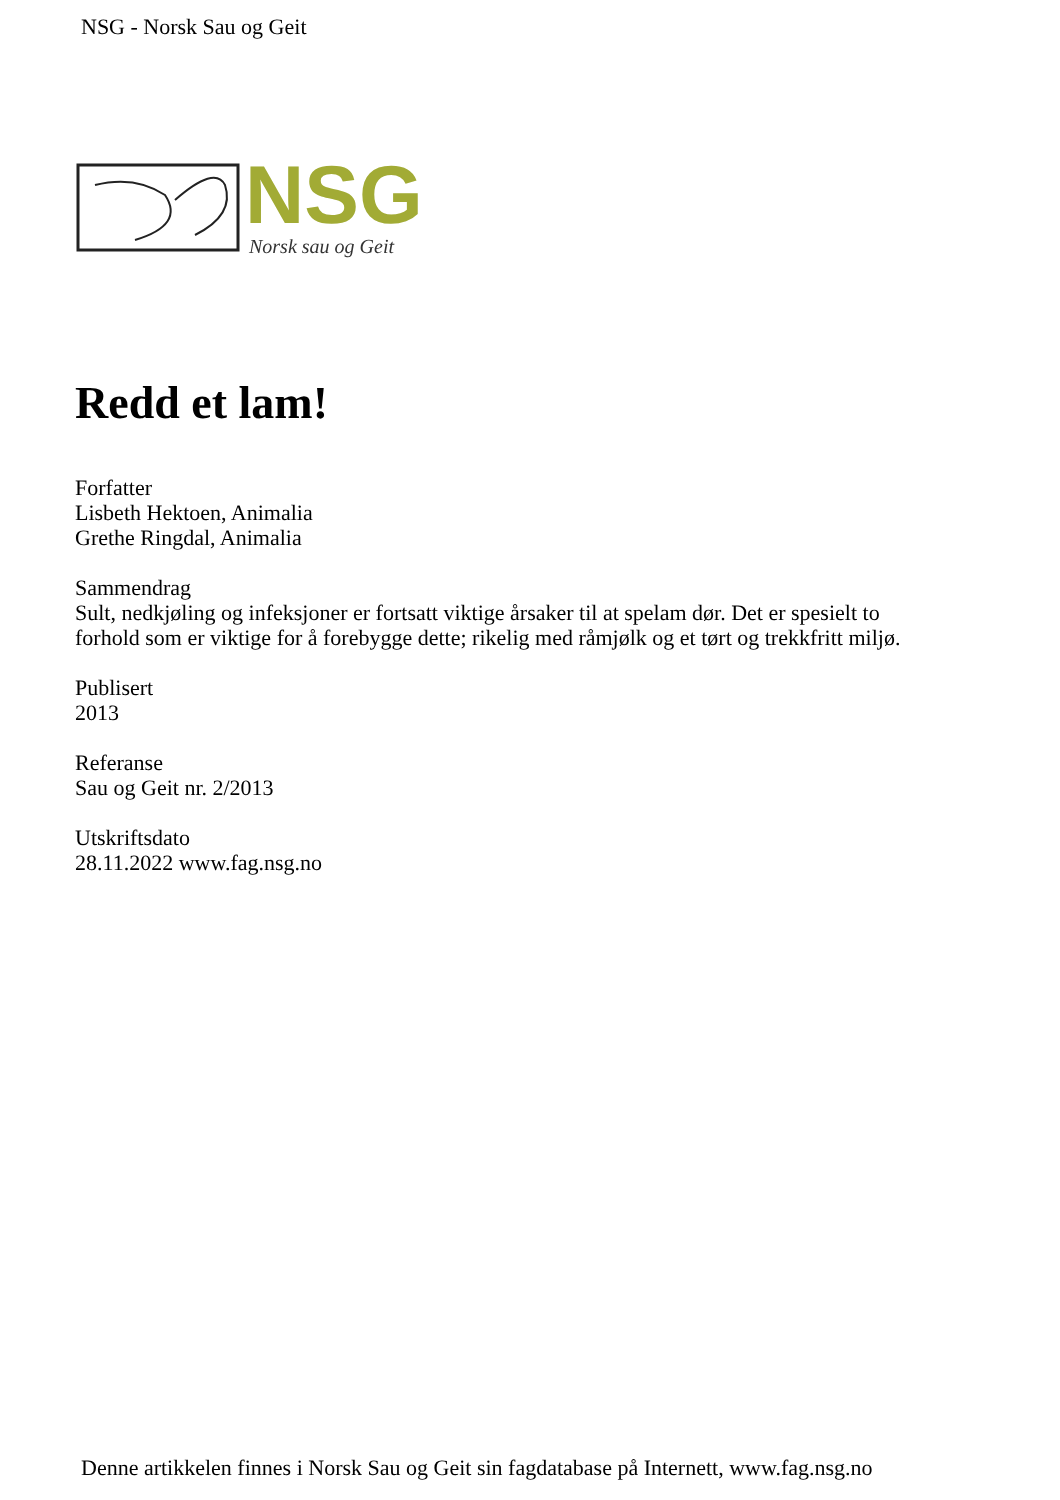NSG - Norsk Sau og Geit
NSG
Norsk sau og Geit
Redd et lam!
Forfatter
Lisbeth Hektoen, Animalia
Grethe Ringdal, Animalia
Sammendrag
Sult, nedkjøling og infeksjoner er fortsatt viktige årsaker til at spelam dør. Det er spesielt to
forhold som er viktige for å forebygge dette; rikelig med råmjølk og et tørt og trekkfritt miljø.
Publisert
2013
Referanse
Sau og Geit nr. 2/2013
Utskriftsdato
28.11.2022 www.fag.nsg.no
Denne artikkelen finnes i Norsk Sau og Geit sin fagdatabase på Internett, www.fag.nsg.no